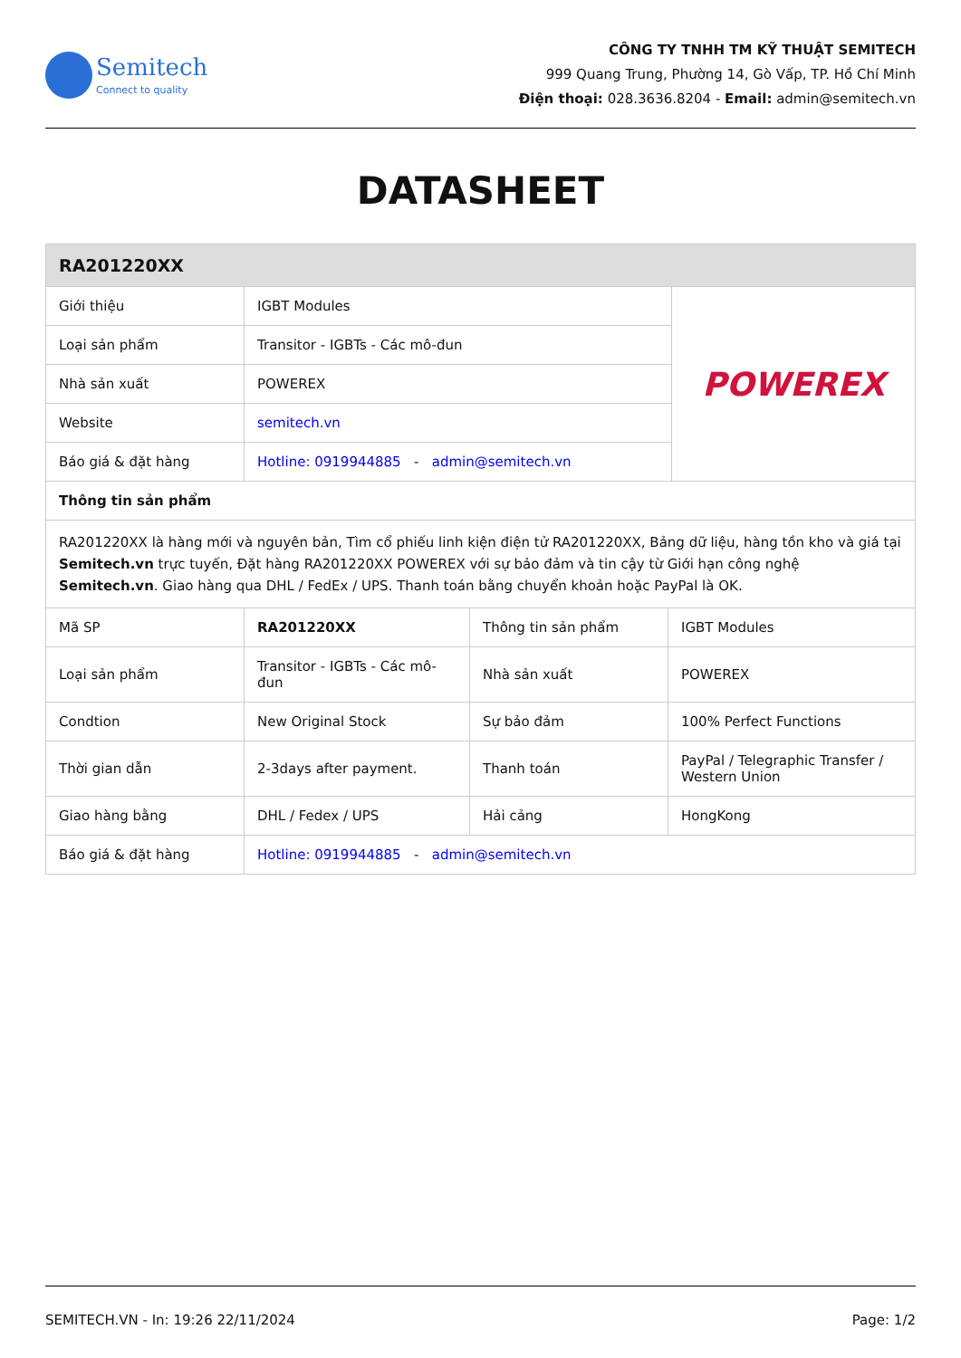Semitech
Connect to quality
CÔNG TY TNHH TM KỸ THUẬT SEMITECH
999 Quang Trung, Phường 14, Gò Vấp, TP. Hồ Chí Minh
Điện thoại: 028.3636.8204 - Email: admin@semitech.vn
DATASHEET
| RA201220XX | | |
| --- | --- | --- |
| Giới thiệu | IGBT Modules | POWEREX |
| Loại sản phẩm | Transitor - IGBTs - Các mô-đun | |
| Nhà sản xuất | POWEREX | |
| Website | semitech.vn | |
| Báo giá & đặt hàng | Hotline: 0919944885 - admin@semitech.vn | |
| Thông tin sản phẩm | | |
| RA201220XX là hàng mới và nguyên bản, Tìm cổ phiếu linh kiện điện tử RA201220XX, Bảng dữ liệu, hàng tồn kho và giá tại Semitech.vn trực tuyến, Đặt hàng RA201220XX POWEREX với sự bảo đảm và tin cậy từ Giới hạn công nghệ Semitech.vn . Giao hàng qua DHL / FedEx / UPS. Thanh toán bằng chuyển khoản hoặc PayPal là OK. | | |
| Mã SP | RA201220XX | Thông tin sản phẩm | IGBT Modules |
| Loại sản phẩm | Transitor - IGBTs - Các mô-đun | Nhà sản xuất | POWEREX |
| Condtion | New Original Stock | Sự bảo đảm | 100% Perfect Functions |
| Thời gian dẫn | 2-3days after payment. | Thanh toán | PayPal / Telegraphic Transfer / Western Union |
| Giao hàng bằng | DHL / Fedex / UPS | Hải cảng | HongKong |
| Báo giá & đặt hàng | Hotline: 0919944885 - admin@semitech.vn | | |
SEMITECH.VN - In: 19:26 22/11/2024 Page: 1/2